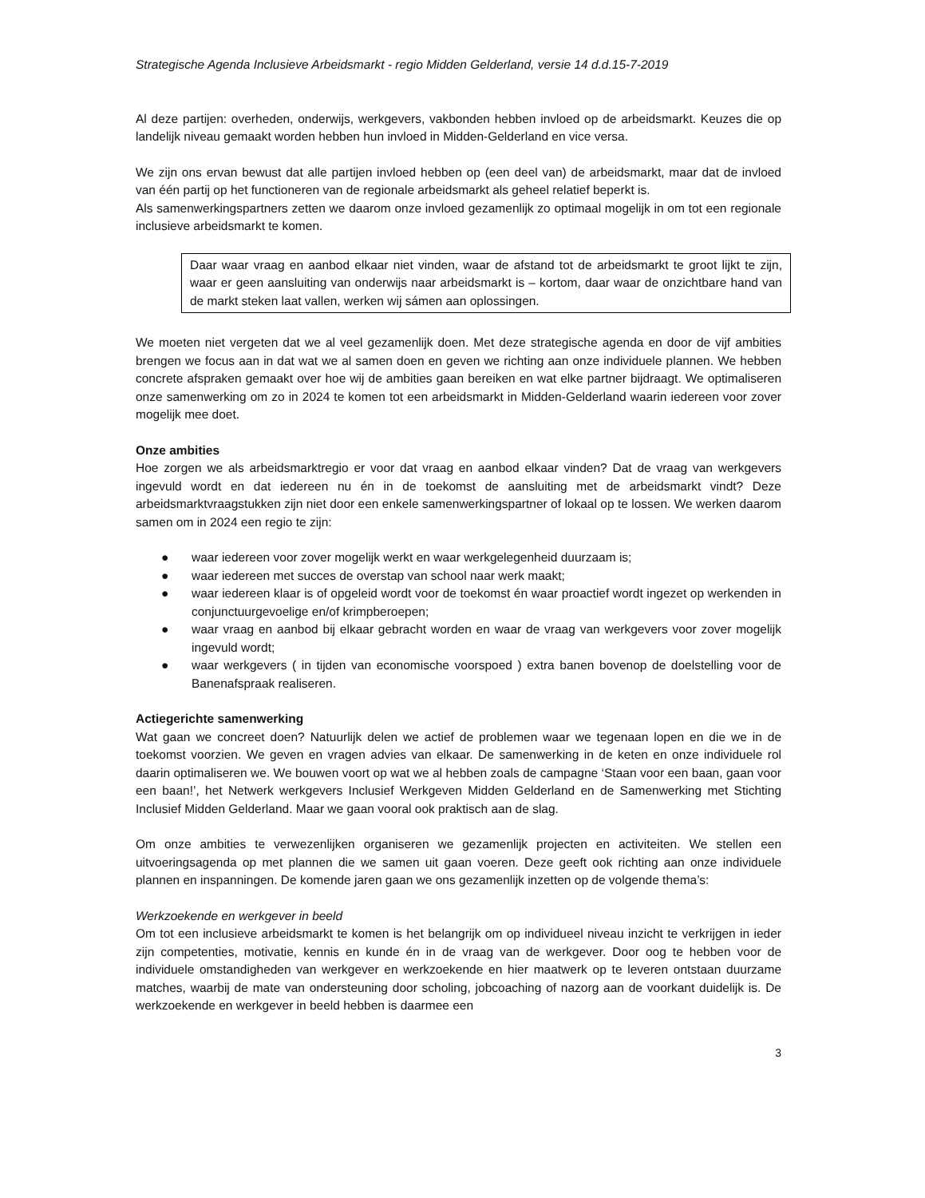Strategische Agenda Inclusieve Arbeidsmarkt - regio Midden Gelderland, versie 14 d.d.15-7-2019
Al deze partijen: overheden, onderwijs, werkgevers, vakbonden hebben invloed op de arbeidsmarkt. Keuzes die op landelijk niveau gemaakt worden hebben hun invloed in Midden-Gelderland en vice versa.
We zijn ons ervan bewust dat alle partijen invloed hebben op (een deel van) de arbeidsmarkt, maar dat de invloed van één partij op het functioneren van de regionale arbeidsmarkt als geheel relatief beperkt is.
Als samenwerkingspartners zetten we daarom onze invloed gezamenlijk zo optimaal mogelijk in om tot een regionale inclusieve arbeidsmarkt te komen.
Daar waar vraag en aanbod elkaar niet vinden, waar de afstand tot de arbeidsmarkt te groot lijkt te zijn, waar er geen aansluiting van onderwijs naar arbeidsmarkt is – kortom, daar waar de onzichtbare hand van de markt steken laat vallen, werken wij sámen aan oplossingen.
We moeten niet vergeten dat we al veel gezamenlijk doen. Met deze strategische agenda en door de vijf ambities brengen we focus aan in dat wat we al samen doen en geven we richting aan onze individuele plannen. We hebben concrete afspraken gemaakt over hoe wij de ambities gaan bereiken en wat elke partner bijdraagt. We optimaliseren onze samenwerking om zo in 2024 te komen tot een arbeidsmarkt in Midden-Gelderland waarin iedereen voor zover mogelijk mee doet.
Onze ambities
Hoe zorgen we als arbeidsmarktregio er voor dat vraag en aanbod elkaar vinden? Dat de vraag van werkgevers ingevuld wordt en dat iedereen nu én in de toekomst de aansluiting met de arbeidsmarkt vindt? Deze arbeidsmarktvraagstukken zijn niet door een enkele samenwerkingspartner of lokaal op te lossen. We werken daarom samen om in 2024 een regio te zijn:
● waar iedereen voor zover mogelijk werkt en waar werkgelegenheid duurzaam is;
● waar iedereen met succes de overstap van school naar werk maakt;
● waar iedereen klaar is of opgeleid wordt voor de toekomst én waar proactief wordt ingezet op werkenden in conjunctuurgevoelige en/of krimpberoepen;
● waar vraag en aanbod bij elkaar gebracht worden en waar de vraag van werkgevers voor zover mogelijk ingevuld wordt;
● waar werkgevers ( in tijden van economische voorspoed ) extra banen bovenop de doelstelling voor de Banenafspraak realiseren.
Actiegerichte samenwerking
Wat gaan we concreet doen? Natuurlijk delen we actief de problemen waar we tegenaan lopen en die we in de toekomst voorzien. We geven en vragen advies van elkaar. De samenwerking in de keten en onze individuele rol daarin optimaliseren we. We bouwen voort op wat we al hebben zoals de campagne ‘Staan voor een baan, gaan voor een baan!’, het Netwerk werkgevers Inclusief Werkgeven Midden Gelderland en de Samenwerking met Stichting Inclusief Midden Gelderland. Maar we gaan vooral ook praktisch aan de slag.
Om onze ambities te verwezenlijken organiseren we gezamenlijk projecten en activiteiten. We stellen een uitvoeringsagenda op met plannen die we samen uit gaan voeren. Deze geeft ook richting aan onze individuele plannen en inspanningen. De komende jaren gaan we ons gezamenlijk inzetten op de volgende thema’s:
Werkzoekende en werkgever in beeld
Om tot een inclusieve arbeidsmarkt te komen is het belangrijk om op individueel niveau inzicht te verkrijgen in ieder zijn competenties, motivatie, kennis en kunde én in de vraag van de werkgever. Door oog te hebben voor de individuele omstandigheden van werkgever en werkzoekende en hier maatwerk op te leveren ontstaan duurzame matches, waarbij de mate van ondersteuning door scholing, jobcoaching of nazorg aan de voorkant duidelijk is. De werkzoekende en werkgever in beeld hebben is daarmee een
3